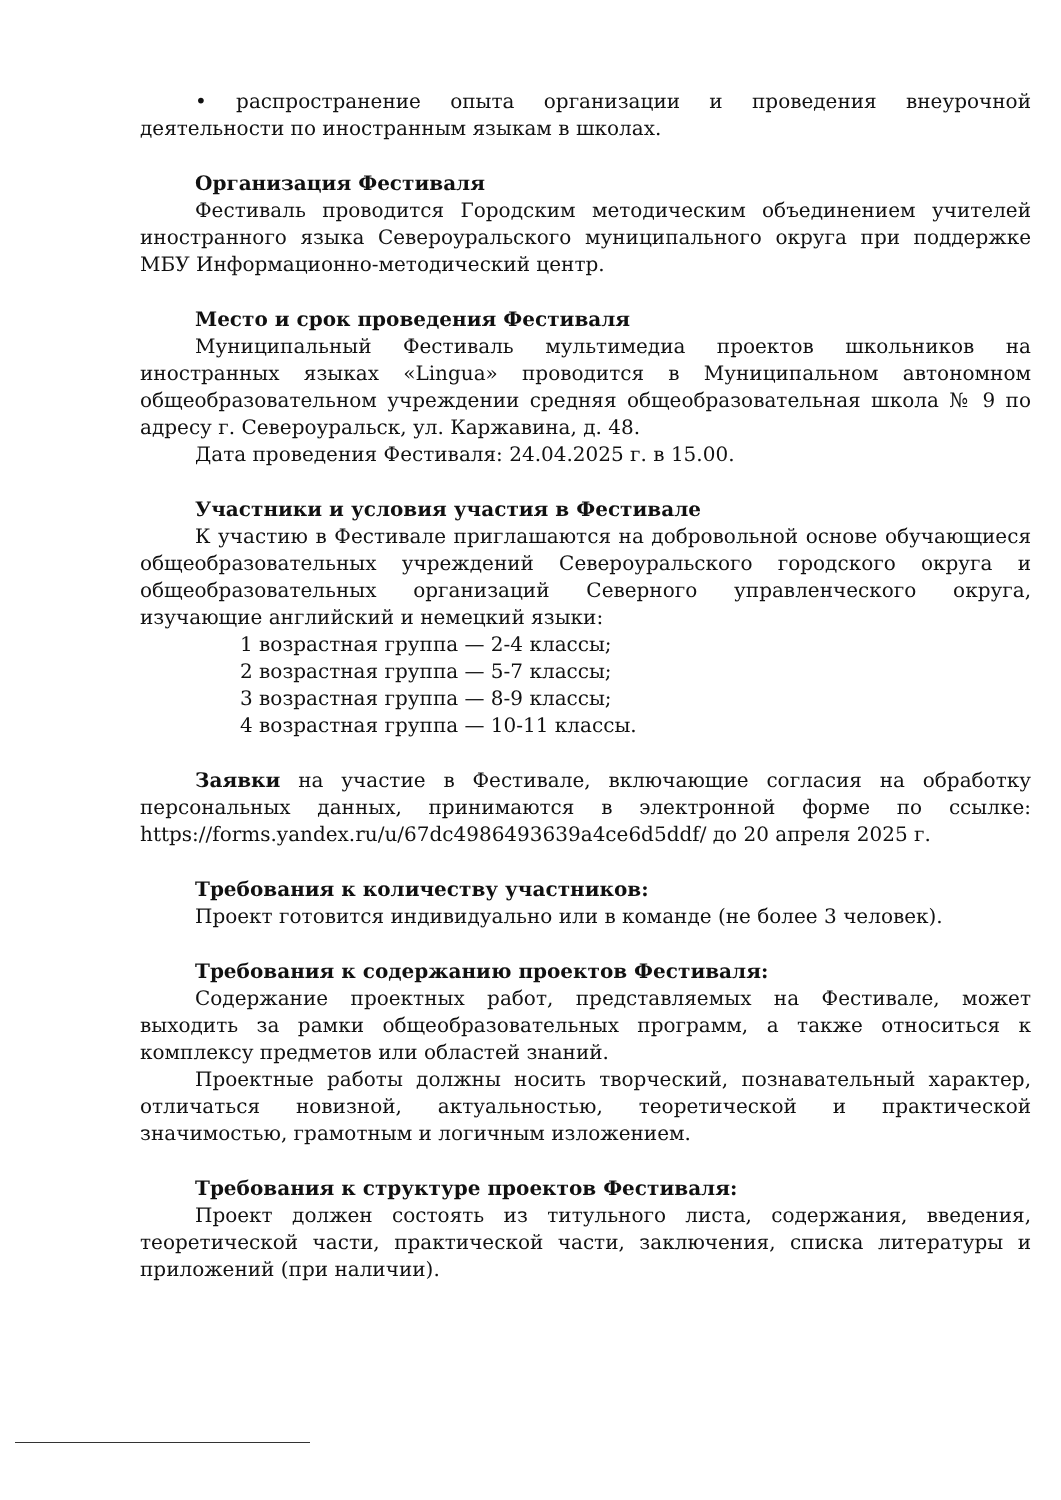• распространение опыта организации и проведения внеурочной деятельности по иностранным языкам в школах.
Организация Фестиваля
Фестиваль проводится Городским методическим объединением учителей иностранного языка Североуральского муниципального округа при поддержке МБУ Информационно-методический центр.
Место и срок проведения Фестиваля
Муниципальный Фестиваль мультимедиа проектов школьников на иностранных языках «Lingua» проводится в Муниципальном автономном общеобразовательном учреждении средняя общеобразовательная школа № 9 по адресу г. Североуральск, ул. Каржавина, д. 48.
Дата проведения Фестиваля: 24.04.2025 г. в 15.00.
Участники и условия участия в Фестивале
К участию в Фестивале приглашаются на добровольной основе обучающиеся общеобразовательных учреждений Североуральского городского округа и общеобразовательных организаций Северного управленческого округа, изучающие английский и немецкий языки:
1 возрастная группа — 2-4 классы;
2 возрастная группа — 5-7 классы;
3 возрастная группа — 8-9 классы;
4 возрастная группа — 10-11 классы.
Заявки на участие в Фестивале, включающие согласия на обработку персональных данных, принимаются в электронной форме по ссылке: https://forms.yandex.ru/u/67dc4986493639a4ce6d5ddf/ до 20 апреля 2025 г.
Требования к количеству участников:
Проект готовится индивидуально или в команде (не более 3 человек).
Требования к содержанию проектов Фестиваля:
Содержание проектных работ, представляемых на Фестивале, может выходить за рамки общеобразовательных программ, а также относиться к комплексу предметов или областей знаний.
Проектные работы должны носить творческий, познавательный характер, отличаться новизной, актуальностью, теоретической и практической значимостью, грамотным и логичным изложением.
Требования к структуре проектов Фестиваля:
Проект должен состоять из титульного листа, содержания, введения, теоретической части, практической части, заключения, списка литературы и приложений (при наличии).